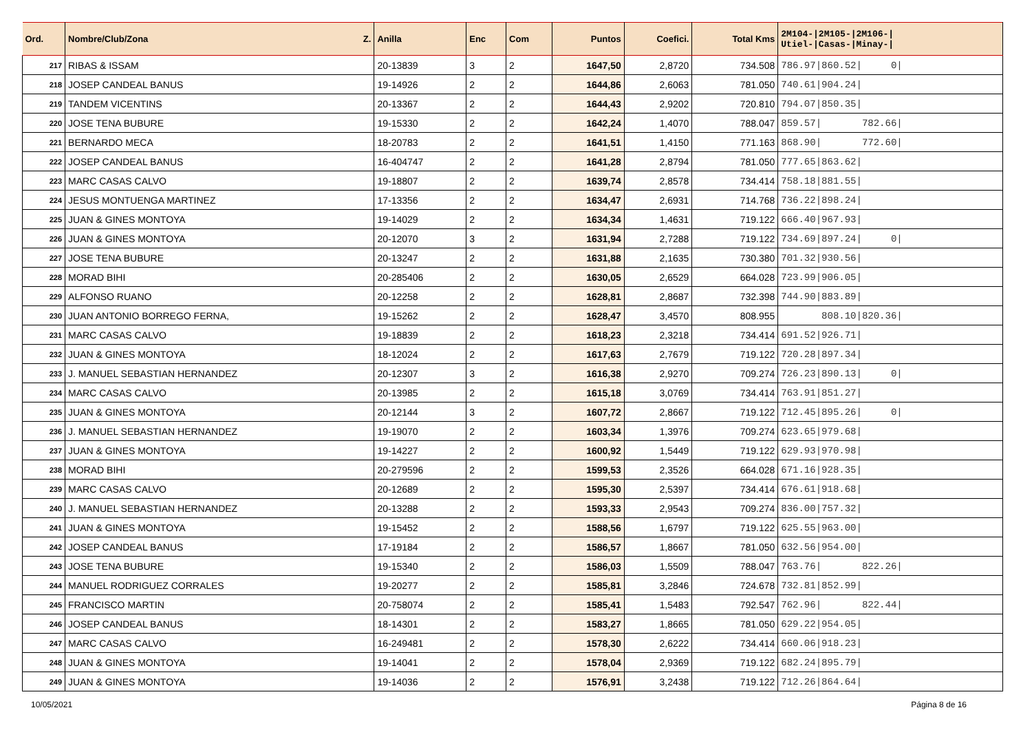| Ord. | Nombre/Club/Zona Z. | Anilla | Enc | Com | Puntos | Coefici. | Total Kms | 2M104-/2M105-/2M106-/ Utiel-/Casas-/Minay-/ |
| --- | --- | --- | --- | --- | --- | --- | --- | --- |
| 217 | RIBAS & ISSAM | 20-13839 | 3 | 2 | 1647,50 | 2,8720 | 734.508 | 786.97/860.52/ 0/ |
| 218 | JOSEP CANDEAL BANUS | 19-14926 | 2 | 2 | 1644,86 | 2,6063 | 781.050 | 740.61/904.24/ |
| 219 | TANDEM VICENTINS | 20-13367 | 2 | 2 | 1644,43 | 2,9202 | 720.810 | 794.07/850.35/ |
| 220 | JOSE TENA BUBURE | 19-15330 | 2 | 2 | 1642,24 | 1,4070 | 788.047 | 859.57/ 782.66/ |
| 221 | BERNARDO MECA | 18-20783 | 2 | 2 | 1641,51 | 1,4150 | 771.163 | 868.90/ 772.60/ |
| 222 | JOSEP CANDEAL BANUS | 16-404747 | 2 | 2 | 1641,28 | 2,8794 | 781.050 | 777.65/863.62/ |
| 223 | MARC CASAS CALVO | 19-18807 | 2 | 2 | 1639,74 | 2,8578 | 734.414 | 758.18/881.55/ |
| 224 | JESUS MONTUENGA MARTINEZ | 17-13356 | 2 | 2 | 1634,47 | 2,6931 | 714.768 | 736.22/898.24/ |
| 225 | JUAN & GINES MONTOYA | 19-14029 | 2 | 2 | 1634,34 | 1,4631 | 719.122 | 666.40/967.93/ |
| 226 | JUAN & GINES MONTOYA | 20-12070 | 3 | 2 | 1631,94 | 2,7288 | 719.122 | 734.69/897.24/ 0/ |
| 227 | JOSE TENA BUBURE | 20-13247 | 2 | 2 | 1631,88 | 2,1635 | 730.380 | 701.32/930.56/ |
| 228 | MORAD BIHI | 20-285406 | 2 | 2 | 1630,05 | 2,6529 | 664.028 | 723.99/906.05/ |
| 229 | ALFONSO RUANO | 20-12258 | 2 | 2 | 1628,81 | 2,8687 | 732.398 | 744.90/883.89/ |
| 230 | JUAN ANTONIO BORREGO FERNA, | 19-15262 | 2 | 2 | 1628,47 | 3,4570 | 808.955 | 808.10/820.36/ |
| 231 | MARC CASAS CALVO | 19-18839 | 2 | 2 | 1618,23 | 2,3218 | 734.414 | 691.52/926.71/ |
| 232 | JUAN & GINES MONTOYA | 18-12024 | 2 | 2 | 1617,63 | 2,7679 | 719.122 | 720.28/897.34/ |
| 233 | J. MANUEL SEBASTIAN HERNANDEZ | 20-12307 | 3 | 2 | 1616,38 | 2,9270 | 709.274 | 726.23/890.13/ 0/ |
| 234 | MARC CASAS CALVO | 20-13985 | 2 | 2 | 1615,18 | 3,0769 | 734.414 | 763.91/851.27/ |
| 235 | JUAN & GINES MONTOYA | 20-12144 | 3 | 2 | 1607,72 | 2,8667 | 719.122 | 712.45/895.26/ 0/ |
| 236 | J. MANUEL SEBASTIAN HERNANDEZ | 19-19070 | 2 | 2 | 1603,34 | 1,3976 | 709.274 | 623.65/979.68/ |
| 237 | JUAN & GINES MONTOYA | 19-14227 | 2 | 2 | 1600,92 | 1,5449 | 719.122 | 629.93/970.98/ |
| 238 | MORAD BIHI | 20-279596 | 2 | 2 | 1599,53 | 2,3526 | 664.028 | 671.16/928.35/ |
| 239 | MARC CASAS CALVO | 20-12689 | 2 | 2 | 1595,30 | 2,5397 | 734.414 | 676.61/918.68/ |
| 240 | J. MANUEL SEBASTIAN HERNANDEZ | 20-13288 | 2 | 2 | 1593,33 | 2,9543 | 709.274 | 836.00/757.32/ |
| 241 | JUAN & GINES MONTOYA | 19-15452 | 2 | 2 | 1588,56 | 1,6797 | 719.122 | 625.55/963.00/ |
| 242 | JOSEP CANDEAL BANUS | 17-19184 | 2 | 2 | 1586,57 | 1,8667 | 781.050 | 632.56/954.00/ |
| 243 | JOSE TENA BUBURE | 19-15340 | 2 | 2 | 1586,03 | 1,5509 | 788.047 | 763.76/ 822.26/ |
| 244 | MANUEL RODRIGUEZ CORRALES | 19-20277 | 2 | 2 | 1585,81 | 3,2846 | 724.678 | 732.81/852.99/ |
| 245 | FRANCISCO MARTIN | 20-758074 | 2 | 2 | 1585,41 | 1,5483 | 792.547 | 762.96/ 822.44/ |
| 246 | JOSEP CANDEAL BANUS | 18-14301 | 2 | 2 | 1583,27 | 1,8665 | 781.050 | 629.22/954.05/ |
| 247 | MARC CASAS CALVO | 16-249481 | 2 | 2 | 1578,30 | 2,6222 | 734.414 | 660.06/918.23/ |
| 248 | JUAN & GINES MONTOYA | 19-14041 | 2 | 2 | 1578,04 | 2,9369 | 719.122 | 682.24/895.79/ |
| 249 | JUAN & GINES MONTOYA | 19-14036 | 2 | 2 | 1576,91 | 3,2438 | 719.122 | 712.26/864.64/ |
10/05/2021 Página 8 de 16